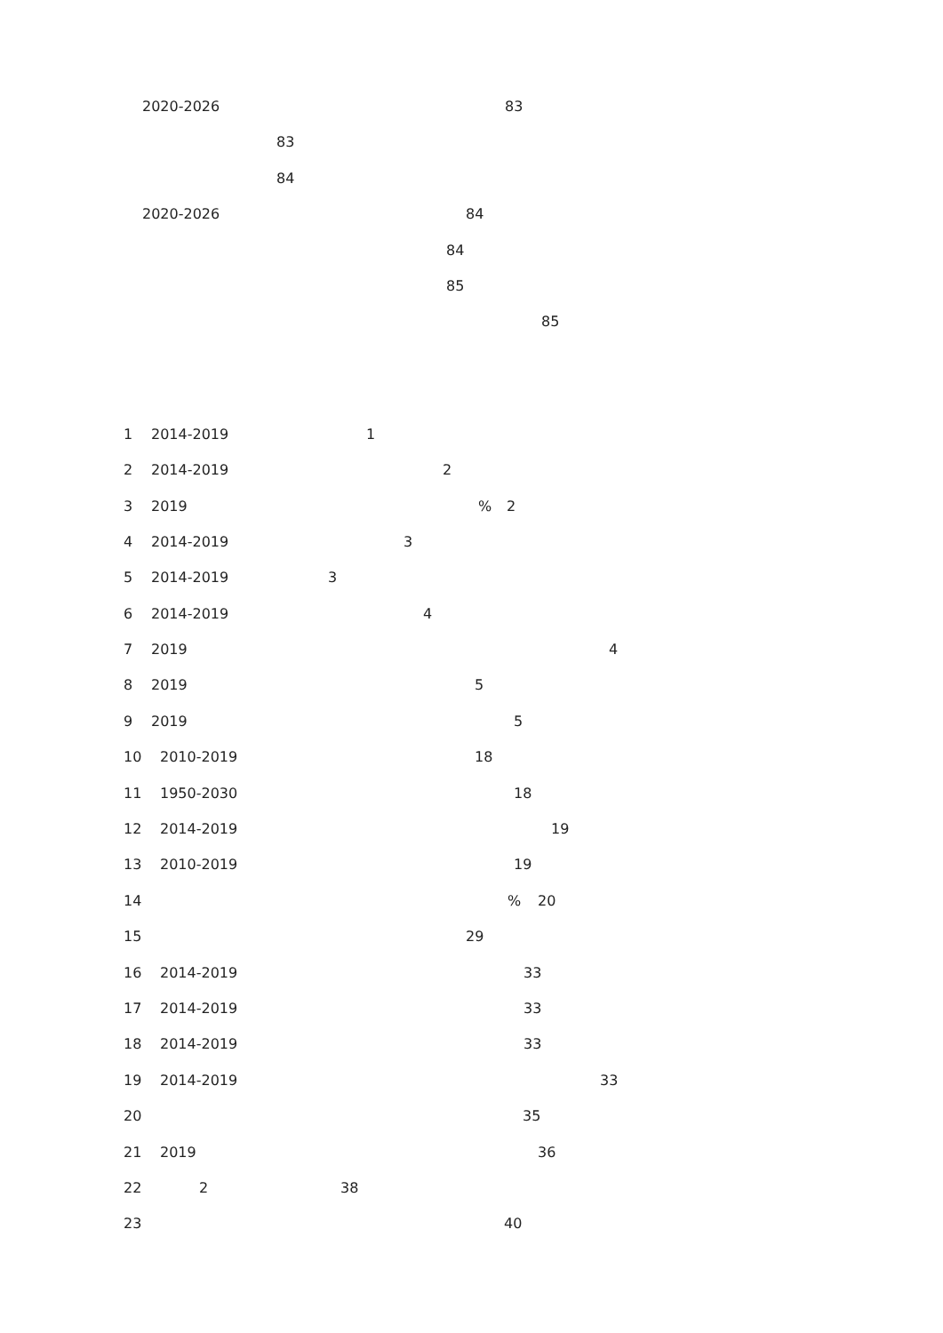2020-2026 83
83
84
2020-2026 84
84
85
85
1 2014-2019 1
2 2014-2019 2
3 2019% 2
4 2014-2019 3
5 2014-2019 3
6 2014-2019 4
7 2019 4
8 2019 5
9 2019 5
10 2010-2019 18
11 1950-2030 18
12 2014-2019 19
13 2010-2019 19
14% 20
15 29
16 2014-2019 33
17 2014-2019 33
18 2014-2019 33
19 2014-2019 33
20 35
21 2019 36
22 2 38
23 40